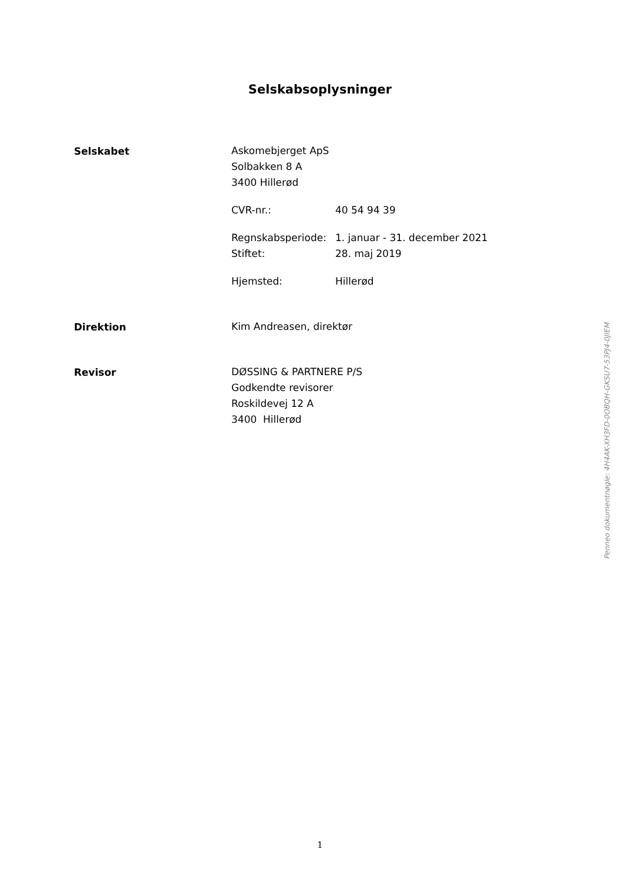Selskabsoplysninger
Selskabet
Askomebjerget ApS
Solbakken 8 A
3400 Hillerød
CVR-nr.: 40 54 94 39
Regnskabsperiode: 1. januar - 31. december 2021
Stiftet: 28. maj 2019
Hjemsted: Hillerød
Direktion
Kim Andreasen, direktør
Revisor
DØSSING & PARTNERE P/S
Godkendte revisorer
Roskildevej 12 A
3400 Hillerød
Penneo dokumentnøgle: 4H4AK-XH3FD-0OBQH-GKSU7-53PJ4-0JIEM
1